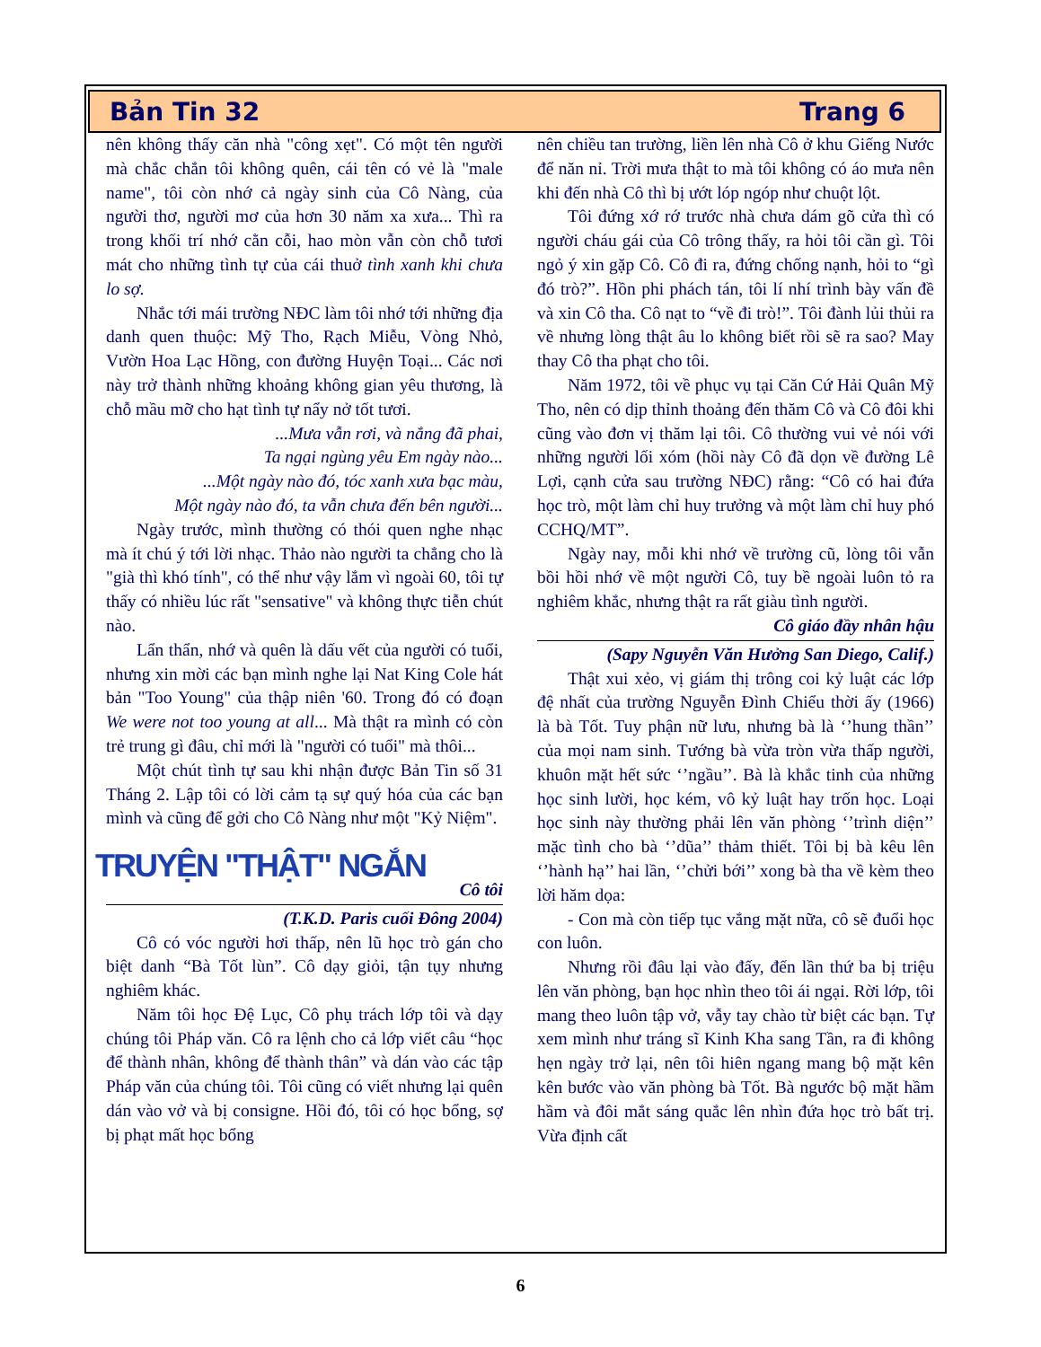Bản Tin 32 Trang 6
nên không thấy căn nhà "công xẹt". Có một tên người mà chắc chắn tôi không quên, cái tên có vẻ là "male name", tôi còn nhớ cả ngày sinh của Cô Nàng, của người thơ, người mơ của hơn 30 năm xa xưa... Thì ra trong khối trí nhớ cằn cỗi, hao mòn vẫn còn chỗ tươi mát cho những tình tự của cái thuở tình xanh khi chưa lo sợ.
Nhắc tới mái trường NĐC làm tôi nhớ tới những địa danh quen thuộc: Mỹ Tho, Rạch Miễu, Vòng Nhỏ, Vườn Hoa Lạc Hồng, con đường Huyện Toại... Các nơi này trở thành những khoảng không gian yêu thương, là chỗ mầu mỡ cho hạt tình tự nẩy nở tốt tươi.
...Mưa vẫn rơi, và nắng đã phai,
Ta ngại ngùng yêu Em ngày nào...
...Một ngày nào đó, tóc xanh xưa bạc màu,
Một ngày nào đó, ta vẫn chưa đến bên người...
Ngày trước, mình thường có thói quen nghe nhạc mà ít chú ý tới lời nhạc. Thảo nào người ta chẳng cho là "già thì khó tính", có thể như vậy lắm vì ngoài 60, tôi tự thấy có nhiều lúc rất "sensative" và không thực tiễn chút nào.
Lẩn thẩn, nhớ và quên là dấu vết của người có tuổi, nhưng xin mời các bạn mình nghe lại Nat King Cole hát bản "Too Young" của thập niên '60. Trong đó có đoạn We were not too young at all... Mà thật ra mình có còn trẻ trung gì đâu, chỉ mới là "người có tuổi" mà thôi...
Một chút tình tự sau khi nhận được Bản Tin số 31 Tháng 2. Lập tôi có lời cảm tạ sự quý hóa của các bạn mình và cũng để gởi cho Cô Nàng như một "Kỷ Niệm".
TRUYỆN "THẬT" NGẮN
Cô tôi
(T.K.D. Paris cuối Đông 2004)
Cô có vóc người hơi thấp, nên lũ học trò gán cho biệt danh “Bà Tốt lùn”. Cô dạy giỏi, tận tụy nhưng nghiêm khác.
Năm tôi học Đệ Lục, Cô phụ trách lớp tôi và dạy chúng tôi Pháp văn. Cô ra lệnh cho cả lớp viết câu “học để thành nhân, không để thành thân” và dán vào các tập Pháp văn của chúng tôi. Tôi cũng có viết nhưng lại quên dán vào vở và bị consigne. Hồi đó, tôi có học bổng, sợ bị phạt mất học bổng
nên chiều tan trường, liền lên nhà Cô ở khu Giếng Nước để năn nỉ. Trời mưa thật to mà tôi không có áo mưa nên khi đến nhà Cô thì bị ướt lóp ngóp như chuột lột.
Tôi đứng xớ rớ trước nhà chưa dám gõ cửa thì có người cháu gái của Cô trông thấy, ra hỏi tôi cần gì. Tôi ngỏ ý xin gặp Cô. Cô đi ra, đứng chống nạnh, hỏi to “gì đó trò?”. Hồn phi phách tán, tôi lí nhí trình bày vấn đề và xin Cô tha. Cô nạt to “về đi trò!”. Tôi đành lủi thủi ra về nhưng lòng thật âu lo không biết rồi sẽ ra sao? May thay Cô tha phạt cho tôi.
Năm 1972, tôi về phục vụ tại Căn Cứ Hải Quân Mỹ Tho, nên có dịp thỉnh thoảng đến thăm Cô và Cô đôi khi cũng vào đơn vị thăm lại tôi. Cô thường vui vẻ nói với những người lối xóm (hồi này Cô đã dọn về đường Lê Lợi, cạnh cửa sau trường NĐC) rằng: “Cô có hai đứa học trò, một làm chỉ huy trưởng và một làm chỉ huy phó CCHQ/MT”.
Ngày nay, mỗi khi nhớ về trường cũ, lòng tôi vẫn bồi hồi nhớ về một người Cô, tuy bề ngoài luôn tỏ ra nghiêm khắc, nhưng thật ra rất giàu tình người.
Cô giáo đầy nhân hậu
(Sapy Nguyễn Văn Hưởng San Diego, Calif.)
Thật xui xẻo, vị giám thị trông coi kỷ luật các lớp đệ nhất của trường Nguyễn Đình Chiểu thời ấy (1966) là bà Tốt. Tuy phận nữ lưu, nhưng bà là ‘’hung thần’’ của mọi nam sinh. Tướng bà vừa tròn vừa thấp người, khuôn mặt hết sức ‘’ngầu’’. Bà là khắc tinh của những học sinh lười, học kém, vô kỷ luật hay trốn học. Loại học sinh này thường phải lên văn phòng ‘’trình diện’’ mặc tình cho bà ‘’dũa’’ thảm thiết. Tôi bị bà kêu lên ‘’hành hạ’’ hai lần, ‘’chửi bới’’ xong bà tha về kèm theo lời hăm dọa:
- Con mà còn tiếp tục vắng mặt nữa, cô sẽ đuổi học con luôn.
Nhưng rồi đâu lại vào đấy, đến lần thứ ba bị triệu lên văn phòng, bạn học nhìn theo tôi ái ngại. Rời lớp, tôi mang theo luôn tập vở, vẫy tay chào từ biệt các bạn. Tự xem mình như tráng sĩ Kinh Kha sang Tần, ra đi không hẹn ngày trở lại, nên tôi hiên ngang mang bộ mặt kên kên bước vào văn phòng bà Tốt. Bà ngước bộ mặt hầm hầm và đôi mắt sáng quắc lên nhìn đứa học trò bất trị. Vừa định cất
6